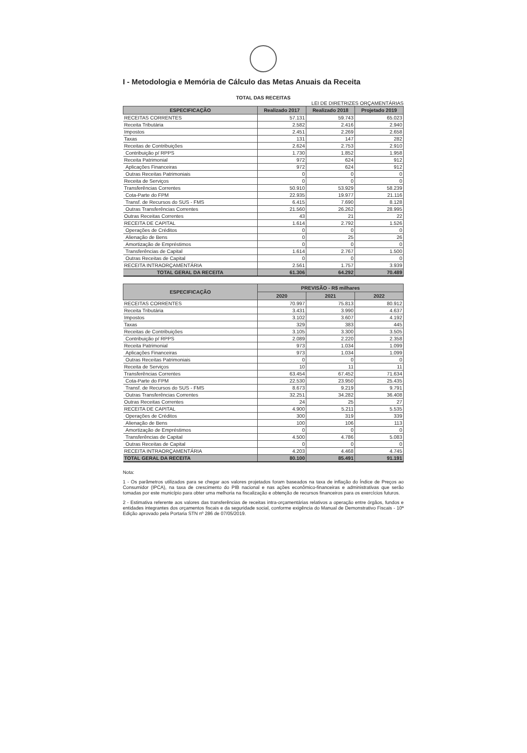I - Metodologia e Memória de Cálculo das Metas Anuais da Receita
TOTAL DAS RECEITAS
LEI DE DIRETRIZES ORÇAMENTÁRIAS
| ESPECIFICAÇÃO | Realizado 2017 | Realizado 2018 | Projetado 2019 |
| --- | --- | --- | --- |
| RECEITAS CORRENTES | 57.131 | 59.743 | 65.023 |
| Receita Tributária | 2.582 | 2.416 | 2.940 |
| Impostos | 2.451 | 2.269 | 2.658 |
| Taxas | 131 | 147 | 282 |
| Receitas de Contribuições | 2.624 | 2.753 | 2.910 |
| Contribuição p/ RPPS | 1.730 | 1.852 | 1.958 |
| Receita Patrimonial | 972 | 624 | 912 |
| Aplicações Financeiras | 972 | 624 | 912 |
| Outras Receitas Patrimoniais | 0 | 0 | 0 |
| Receita de Serviços | 0 | 0 | 0 |
| Transferências Correntes | 50.910 | 53.929 | 58.239 |
| Cota-Parte do FPM | 22.935 | 19.977 | 21.116 |
| Transf. de Recursos do SUS - FMS | 6.415 | 7.690 | 8.128 |
| Outras Transferências Correntes | 21.560 | 26.262 | 28.995 |
| Outras Receitas Correntes | 43 | 21 | 22 |
| RECEITA DE CAPITAL | 1.614 | 2.792 | 1.526 |
| Operações de Créditos | 0 | 0 | 0 |
| Alienação de Bens | 0 | 25 | 26 |
| Amortização de Empréstimos | 0 | 0 | 0 |
| Transferências de Capital | 1.614 | 2.767 | 1.500 |
| Outras Receitas de Capital | 0 | 0 | 0 |
| RECEITA INTRAORÇAMENTÁRIA | 2.561 | 1.757 | 3.939 |
| TOTAL GERAL DA RECEITA | 61.306 | 64.292 | 70.489 |
| ESPECIFICAÇÃO | PREVISÃO - R$ milhares | | |
| --- | --- | --- | --- |
| | 2020 | 2021 | 2022 |
| RECEITAS CORRENTES | 70.997 | 75.813 | 80.912 |
| Receita Tributária | 3.431 | 3.990 | 4.637 |
| Impostos | 3.102 | 3.607 | 4.192 |
| Taxas | 329 | 383 | 445 |
| Receitas de Contribuições | 3.105 | 3.300 | 3.505 |
| Contribuição p/ RPPS | 2.089 | 2.220 | 2.358 |
| Receita Patrimonial | 973 | 1.034 | 1.099 |
| Aplicações Financeiras | 973 | 1.034 | 1.099 |
| Outras Receitas Patrimoniais | 0 | 0 | 0 |
| Receita de Serviços | 10 | 11 | 11 |
| Transferências Correntes | 63.454 | 67.452 | 71.634 |
| Cota-Parte do FPM | 22.530 | 23.950 | 25.435 |
| Transf. de Recursos do SUS - FMS | 8.673 | 9.219 | 9.791 |
| Outras Transferências Correntes | 32.251 | 34.282 | 36.408 |
| Outras Receitas Correntes | 24 | 25 | 27 |
| RECEITA DE CAPITAL | 4.900 | 5.211 | 5.535 |
| Operações de Créditos | 300 | 319 | 339 |
| Alienação de Bens | 100 | 106 | 113 |
| Amortização de Empréstimos | 0 | 0 | 0 |
| Transferências de Capital | 4.500 | 4.786 | 5.083 |
| Outras Receitas de Capital | 0 | 0 | 0 |
| RECEITA INTRAORÇAMENTÁRIA | 4.203 | 4.468 | 4.745 |
| TOTAL GERAL DA RECEITA | 80.100 | 85.491 | 91.191 |
Nota:
1 - Os parâmetros utilizados para se chegar aos valores projetados foram baseados na taxa de inflação do Índice de Preços ao Consumidor (IPCA), na taxa de crescimento do PIB nacional e nas ações econômico-financeiras e administrativas que serão tomadas por este município para obter uma melhoria na fiscalização e obtenção de recursos financeiros para os exercícios futuros.
2 - Estimativa referente aos valores das transferências de receitas intra-orçamentárias relativos a operação entre órgãos, fundos e entidades integrantes dos orçamentos fiscais e da seguridade social, conforme exigência do Manual de Demonstrativo Fiscais - 10ª Edição aprovado pela Portaria STN nº 286 de 07/05/2019.